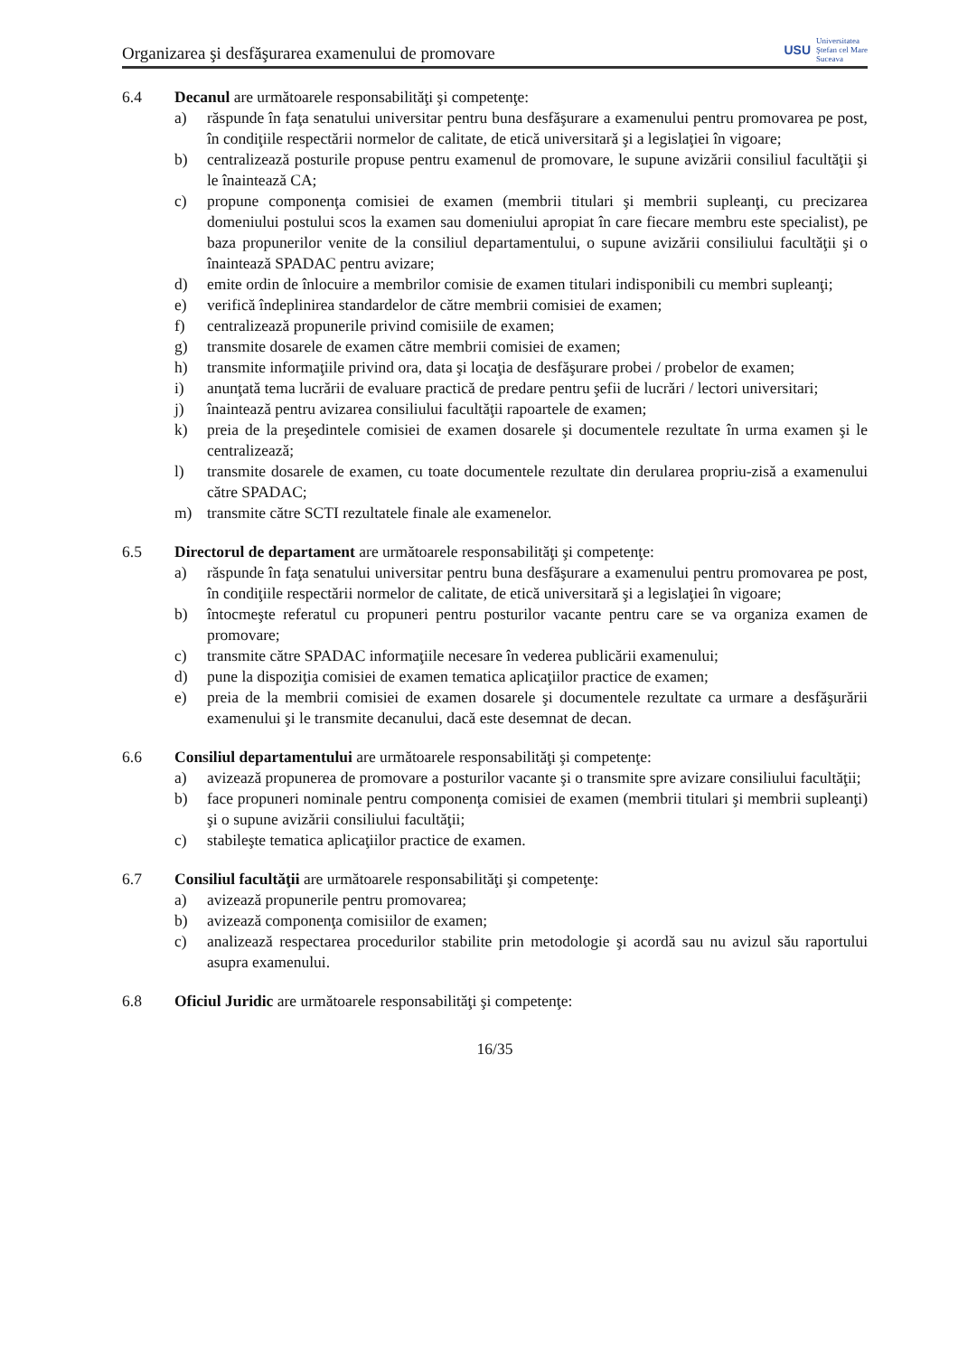Organizarea şi desfăşurarea examenului de promovare USU Universitatea
Ştefan cel Mare
Suceava
6.4 Decanul are următoarele responsabilităţi şi competenţe:
a) răspunde în faţa senatului universitar pentru buna desfăşurare a examenului pentru promovarea pe post, în condiţiile respectării normelor de calitate, de etică universitară şi a legislaţiei în vigoare;
b) centralizează posturile propuse pentru examenul de promovare, le supune avizării consiliul facultăţii şi le înaintează CA;
c) propune componenţa comisiei de examen (membrii titulari şi membrii supleanţi, cu precizarea domeniului postului scos la examen sau domeniului apropiat în care fiecare membru este specialist), pe baza propunerilor venite de la consiliul departamentului, o supune avizării consiliului facultăţii şi o înaintează SPADAC pentru avizare;
d) emite ordin de înlocuire a membrilor comisie de examen titulari indisponibili cu membri supleanţi;
e) verifică îndeplinirea standardelor de către membrii comisiei de examen;
f) centralizează propunerile privind comisiile de examen;
g) transmite dosarele de examen către membrii comisiei de examen;
h) transmite informaţiile privind ora, data şi locaţia de desfăşurare probei / probelor de examen;
i) anunţată tema lucrării de evaluare practică de predare pentru şefii de lucrări / lectori universitari;
j) înaintează pentru avizarea consiliului facultăţii rapoartele de examen;
k) preia de la preşedintele comisiei de examen dosarele şi documentele rezultate în urma examen şi le centralizează;
l) transmite dosarele de examen, cu toate documentele rezultate din derularea propriu-zisă a examenului către SPADAC;
m) transmite către SCTI rezultatele finale ale examenelor.
6.5 Directorul de departament are următoarele responsabilităţi şi competenţe:
a) răspunde în faţa senatului universitar pentru buna desfăşurare a examenului pentru promovarea pe post, în condiţiile respectării normelor de calitate, de etică universitară şi a legislaţiei în vigoare;
b) întocmeşte referatul cu propuneri pentru posturilor vacante pentru care se va organiza examen de promovare;
c) transmite către SPADAC informaţiile necesare în vederea publicării examenului;
d) pune la dispoziţia comisiei de examen tematica aplicaţiilor practice de examen;
e) preia de la membrii comisiei de examen dosarele şi documentele rezultate ca urmare a desfăşurării examenului şi le transmite decanului, dacă este desemnat de decan.
6.6 Consiliul departamentului are următoarele responsabilităţi şi competenţe:
a) avizează propunerea de promovare a posturilor vacante şi o transmite spre avizare consiliului facultăţii;
b) face propuneri nominale pentru componenţa comisiei de examen (membrii titulari şi membrii supleanţi) şi o supune avizării consiliului facultăţii;
c) stabileşte tematica aplicaţiilor practice de examen.
6.7 Consiliul facultăţii are următoarele responsabilităţi şi competenţe:
a) avizează propunerile pentru promovarea;
b) avizează componenţa comisiilor de examen;
c) analizează respectarea procedurilor stabilite prin metodologie şi acordă sau nu avizul său raportului asupra examenului.
6.8 Oficiul Juridic are următoarele responsabilităţi şi competenţe:
16/35